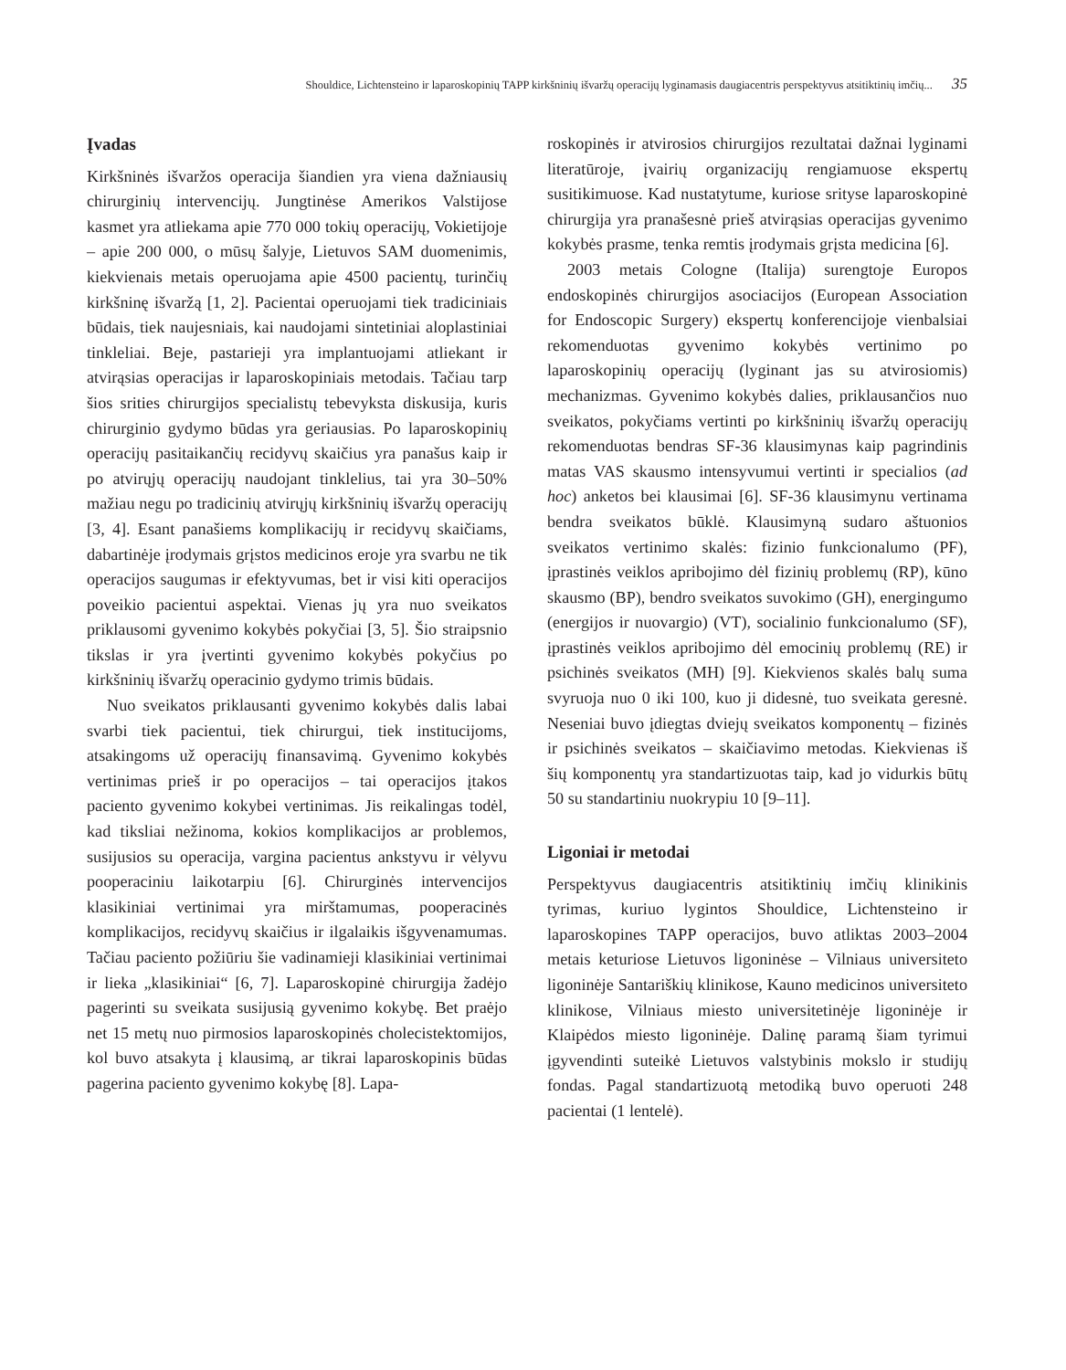Shouldice, Lichtensteino ir laparoskopinių TAPP kirkšninių išvaržų operacijų lyginamasis daugiacentris perspektyvus atsitiktinių imčių... 35
Įvadas
Kirkšninės išvaržos operacija šiandien yra viena dažniausių chirurginių intervencijų. Jungtinėse Amerikos Valstijose kasmet yra atliekama apie 770 000 tokių operacijų, Vokietijoje – apie 200 000, o mūsų šalyje, Lietuvos SAM duomenimis, kiekvienais metais operuojama apie 4500 pacientų, turinčių kirkšninę išvaržą [1, 2]. Pacientai operuojami tiek tradiciniais būdais, tiek naujesniais, kai naudojami sintetiniai aloplastiniai tinkleliai. Beje, pastarieji yra implantuojami atliekant ir atvirąsias operacijas ir laparoskopiniais metodais. Tačiau tarp šios srities chirurgijos specialistų tebevyksta diskusija, kuris chirurginio gydymo būdas yra geriausias. Po laparoskopinių operacijų pasitaikančių recidyvų skaičius yra panašus kaip ir po atvirųjų operacijų naudojant tinklelius, tai yra 30–50% mažiau negu po tradicinių atvirųjų kirkšninių išvaržų operacijų [3, 4]. Esant panašiems komplikacijų ir recidyvų skaičiams, dabartinėje įrodymais grįstos medicinos eroje yra svarbu ne tik operacijos saugumas ir efektyvumas, bet ir visi kiti operacijos poveikio pacientui aspektai. Vienas jų yra nuo sveikatos priklausomi gyvenimo kokybės pokyčiai [3, 5]. Šio straipsnio tikslas ir yra įvertinti gyvenimo kokybės pokyčius po kirkšninių išvaržų operacinio gydymo trimis būdais.
Nuo sveikatos priklausanti gyvenimo kokybės dalis labai svarbi tiek pacientui, tiek chirurgui, tiek institucijoms, atsakingoms už operacijų finansavimą. Gyvenimo kokybės vertinimas prieš ir po operacijos – tai operacijos įtakos paciento gyvenimo kokybei vertinimas. Jis reikalingas todėl, kad tiksliai nežinoma, kokios komplikacijos ar problemos, susijusios su operacija, vargina pacientus ankstyvu ir vėlyvu pooperaciniu laikotarpiu [6]. Chirurginės intervencijos klasikiniai vertinimai yra mirštamumas, pooperacinės komplikacijos, recidyvų skaičius ir ilgalaikis išgyvenamumas. Tačiau paciento požiūriu šie vadinamieji klasikiniai vertinimai ir lieka „klasikiniai“ [6, 7]. Laparoskopinė chirurgija žadėjo pagerinti su sveikata susijusią gyvenimo kokybę. Bet praėjo net 15 metų nuo pirmosios laparoskopinės cholecistektomijos, kol buvo atsakyta į klausimą, ar tikrai laparoskopinis būdas pagerina paciento gyvenimo kokybę [8]. Lapa-
roskopinės ir atvirosios chirurgijos rezultatai dažnai lyginami literatūroje, įvairių organizacijų rengiamuose ekspertų susitikimuose. Kad nustatytume, kuriose srityse laparoskopinė chirurgija yra pranašesnė prieš atvirąsias operacijas gyvenimo kokybės prasme, tenka remtis įrodymais grįsta medicina [6].
2003 metais Cologne (Italija) surengtoje Europos endoskopinės chirurgijos asociacijos (European Association for Endoscopic Surgery) ekspertų konferencijoje vienbalsiai rekomenduotas gyvenimo kokybės vertinimo po laparoskopinių operacijų (lyginant jas su atvirosiomis) mechanizmas. Gyvenimo kokybės dalies, priklausančios nuo sveikatos, pokyčiams vertinti po kirkšninių išvaržų operacijų rekomenduotas bendras SF-36 klausimynas kaip pagrindinis matas VAS skausmo intensyvumui vertinti ir specialios (ad hoc) anketos bei klausimai [6]. SF-36 klausimynu vertinama bendra sveikatos būklė. Klausimyną sudaro aštuonios sveikatos vertinimo skalės: fizinio funkcionalumo (PF), įprastinės veiklos apribojimo dėl fizinių problemų (RP), kūno skausmo (BP), bendro sveikatos suvokimo (GH), energingumo (energijos ir nuovargio) (VT), socialinio funkcionalumo (SF), įprastinės veiklos apribojimo dėl emocinių problemų (RE) ir psichinės sveikatos (MH) [9]. Kiekvienos skalės balų suma svyruoja nuo 0 iki 100, kuo ji didesnė, tuo sveikata geresnė. Neseniai buvo įdiegtas dviejų sveikatos komponentų – fizinės ir psichinės sveikatos – skaičiavimo metodas. Kiekvienas iš šių komponentų yra standartizuotas taip, kad jo vidurkis būtų 50 su standartiniu nuokrypiu 10 [9–11].
Ligoniai ir metodai
Perspektyvus daugiacentris atsitiktinių imčių klinikinis tyrimas, kuriuo lygintos Shouldice, Lichtensteino ir laparoskopines TAPP operacijos, buvo atliktas 2003–2004 metais keturiose Lietuvos ligoninėse – Vilniaus universiteto ligoninėje Santariškių klinikose, Kauno medicinos universiteto klinikose, Vilniaus miesto universitetinėje ligoninėje ir Klaipėdos miesto ligoninėje. Dalinę paramą šiam tyrimui įgyvendinti suteikė Lietuvos valstybinis mokslo ir studijų fondas. Pagal standartizuotą metodiką buvo operuoti 248 pacientai (1 lentelė).